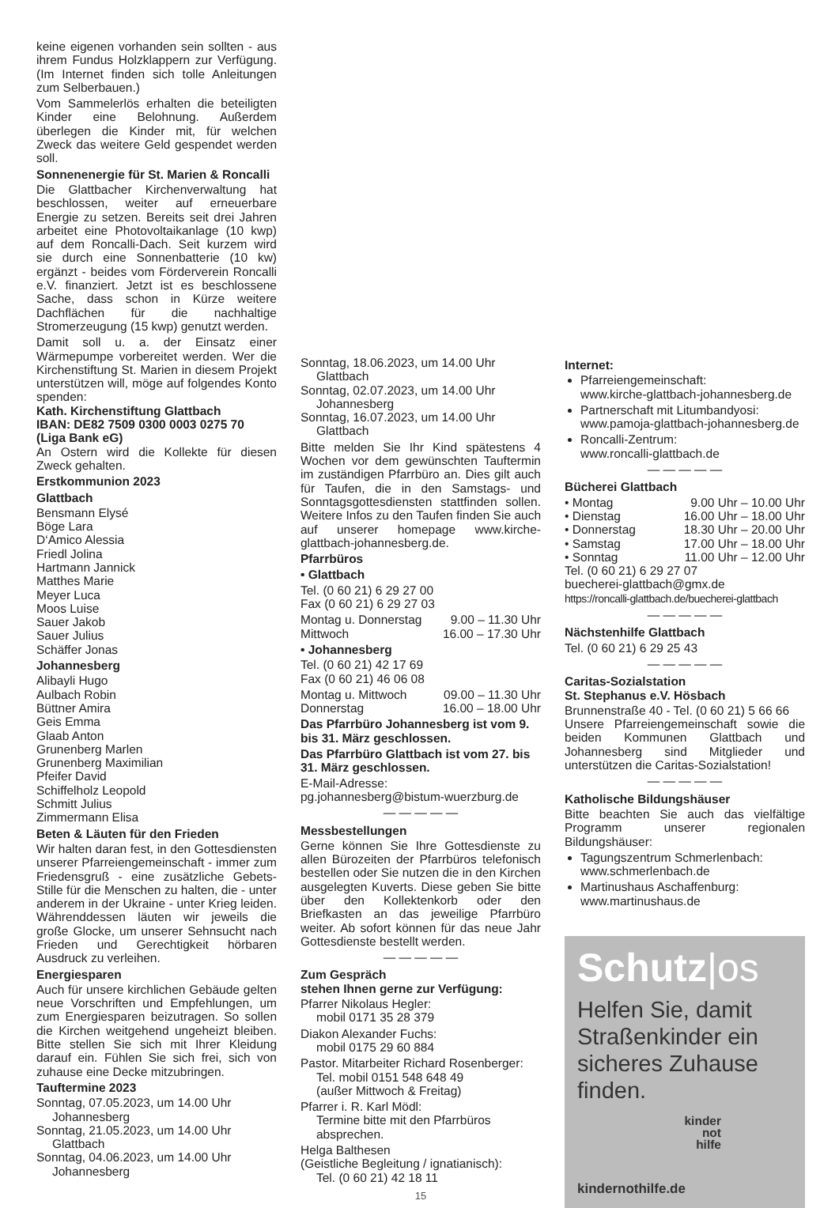keine eigenen vorhanden sein sollten - aus ihrem Fundus Holzklappern zur Verfügung. (Im Internet finden sich tolle Anleitungen zum Selberbauen.)
Vom Sammelerlös erhalten die beteiligten Kinder eine Belohnung. Außerdem überlegen die Kinder mit, für welchen Zweck das weitere Geld gespendet werden soll.
Sonnenenergie für St. Marien & Roncalli
Die Glattbacher Kirchenverwaltung hat beschlossen, weiter auf erneuerbare Energie zu setzen. Bereits seit drei Jahren arbeitet eine Photovoltaikanlage (10 kwp) auf dem Roncalli-Dach. Seit kurzem wird sie durch eine Sonnenbatterie (10 kw) ergänzt - beides vom Förderverein Roncalli e.V. finanziert. Jetzt ist es beschlossene Sache, dass schon in Kürze weitere Dachflächen für die nachhaltige Stromerzeugung (15 kwp) genutzt werden.
Damit soll u. a. der Einsatz einer Wärmepumpe vorbereitet werden. Wer die Kirchenstiftung St. Marien in diesem Projekt unterstützen will, möge auf folgendes Konto spenden:
Kath. Kirchenstiftung Glattbach
IBAN: DE82 7509 0300 0003 0275 70
(Liga Bank eG)
An Ostern wird die Kollekte für diesen Zweck gehalten.
Erstkommunion 2023
Glattbach
Bensmann Elysé
Böge Lara
D‘Amico Alessia
Friedl Jolina
Hartmann Jannick
Matthes Marie
Meyer Luca
Moos Luise
Sauer Jakob
Sauer Julius
Schäffer Jonas
Johannesberg
Alibayli Hugo
Aulbach Robin
Büttner Amira
Geis Emma
Glaab Anton
Grunenberg Marlen
Grunenberg Maximilian
Pfeifer David
Schiffelholz Leopold
Schmitt Julius
Zimmermann Elisa
Beten & Läuten für den Frieden
Wir halten daran fest, in den Gottesdiensten unserer Pfarreiengemeinschaft - immer zum Friedensgruß - eine zusätzliche Gebets-Stille für die Menschen zu halten, die - unter anderem in der Ukraine - unter Krieg leiden. Währenddessen läuten wir jeweils die große Glocke, um unserer Sehnsucht nach Frieden und Gerechtigkeit hörbaren Ausdruck zu verleihen.
Energiesparen
Auch für unsere kirchlichen Gebäude gelten neue Vorschriften und Empfehlungen, um zum Energiesparen beizutragen. So sollen die Kirchen weitgehend ungeheizt bleiben. Bitte stellen Sie sich mit Ihrer Kleidung darauf ein. Fühlen Sie sich frei, sich von zuhause eine Decke mitzubringen.
Tauftermine 2023
Sonntag, 07.05.2023, um 14.00 Uhr
Johannesberg
Sonntag, 21.05.2023, um 14.00 Uhr
Glattbach
Sonntag, 04.06.2023, um 14.00 Uhr
Johannesberg
Sonntag, 18.06.2023, um 14.00 Uhr
Glattbach
Sonntag, 02.07.2023, um 14.00 Uhr
Johannesberg
Sonntag, 16.07.2023, um 14.00 Uhr
Glattbach
Bitte melden Sie Ihr Kind spätestens 4 Wochen vor dem gewünschten Tauftermin im zuständigen Pfarrbüro an. Dies gilt auch für Taufen, die in den Samstags- und Sonntagsgottesdiensten stattfinden sollen. Weitere Infos zu den Taufen finden Sie auch auf unserer homepage www.kirche-glattbach-johannesberg.de.
Pfarrbüros
• Glattbach
Tel. (0 60 21) 6 29 27 00
Fax (0 60 21) 6 29 27 03
Montag u. Donnerstag 9.00 – 11.30 Uhr
Mittwoch 16.00 – 17.30 Uhr
• Johannesberg
Tel. (0 60 21) 42 17 69
Fax (0 60 21) 46 06 08
Montag u. Mittwoch 09.00 – 11.30 Uhr
Donnerstag 16.00 – 18.00 Uhr
Das Pfarrbüro Johannesberg ist vom 9. bis 31. März geschlossen.
Das Pfarrbüro Glattbach ist vom 27. bis 31. März geschlossen.
E-Mail-Adresse:
pg.johannesberg@bistum-wuerzburg.de
— — — — —
Messbestellungen
Gerne können Sie Ihre Gottesdienste zu allen Bürozeiten der Pfarrbüros telefonisch bestellen oder Sie nutzen die in den Kirchen ausgelegten Kuverts. Diese geben Sie bitte über den Kollektenkorb oder den Briefkasten an das jeweilige Pfarrbüro weiter. Ab sofort können für das neue Jahr Gottesdienste bestellt werden.
— — — — —
Zum Gespräch
stehen Ihnen gerne zur Verfügung:
Pfarrer Nikolaus Hegler:
mobil 0171 35 28 379
Diakon Alexander Fuchs:
mobil 0175 29 60 884
Pastor. Mitarbeiter Richard Rosenberger:
Tel. mobil 0151 548 648 49
(außer Mittwoch & Freitag)
Pfarrer i. R. Karl Mödl:
Termine bitte mit den Pfarrbüros
absprechen.
Helga Balthesen
(Geistliche Begleitung / ignatianisch):
Tel. (0 60 21) 42 18 11
15
Internet:
Pfarreiengemeinschaft:
www.kirche-glattbach-johannesberg.de
Partnerschaft mit Litumbandyosi:
www.pamoja-glattbach-johannesberg.de
Roncalli-Zentrum:
www.roncalli-glattbach.de
— — — — —
Bücherei Glattbach
• Montag 9.00 Uhr – 10.00 Uhr
• Dienstag 16.00 Uhr – 18.00 Uhr
• Donnerstag 18.30 Uhr – 20.00 Uhr
• Samstag 17.00 Uhr – 18.00 Uhr
• Sonntag 11.00 Uhr – 12.00 Uhr
Tel. (0 60 21) 6 29 27 07
buecherei-glattbach@gmx.de
https://roncalli-glattbach.de/buecherei-glattbach
— — — — —
Nächstenhilfe Glattbach
Tel. (0 60 21) 6 29 25 43
— — — — —
Caritas-Sozialstation
St. Stephanus e.V. Hösbach
Brunnenstraße 40 - Tel. (0 60 21) 5 66 66
Unsere Pfarreiengemeinschaft sowie die beiden Kommunen Glattbach und Johannesberg sind Mitglieder und unterstützen die Caritas-Sozialstation!
— — — — —
Katholische Bildungshäuser
Bitte beachten Sie auch das vielfältige Programm unserer regionalen Bildungshäuser:
Tagungszentrum Schmerlenbach:
www.schmerlenbach.de
Martinushaus Aschaffenburg:
www.martinushaus.de
Schutz|os
Helfen Sie, damit Straßenkinder ein sicheres Zuhause finden.
kinder
not
hilfe
kindernothilfe.de